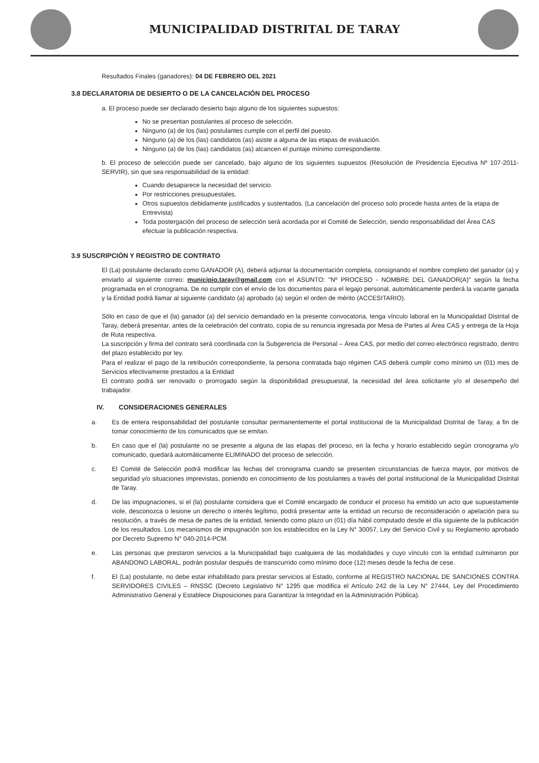MUNICIPALIDAD DISTRITAL DE TARAY
Resultados Finales (ganadores): 04 DE FEBRERO DEL 2021
3.8 DECLARATORIA DE DESIERTO O DE LA CANCELACIÓN DEL PROCESO
a. El proceso puede ser declarado desierto bajo alguno de los siguientes supuestos:
No se presentan postulantes al proceso de selección.
Ninguno (a) de los (las) postulantes cumple con el perfil del puesto.
Ninguno (a) de los (las) candidatos (as) asiste a alguna de las etapas de evaluación.
Ninguno (a) de los (las) candidatos (as) alcancen el puntaje mínimo correspondiente.
b. El proceso de selección puede ser cancelado, bajo alguno de los siguientes supuestos (Resolución de Presidencia Ejecutiva Nº 107-2011-SERVIR), sin que sea responsabilidad de la entidad:
Cuando desaparece la necesidad del servicio.
Por restricciones presupuestales.
Otros supuestos debidamente justificados y sustentados. (La cancelación del proceso solo procede hasta antes de la etapa de Entrevista)
Toda postergación del proceso de selección será acordada por el Comité de Selección, siendo responsabilidad del Área CAS efectuar la publicación respectiva.
3.9 SUSCRIPCIÓN Y REGISTRO DE CONTRATO
El (La) postulante declarado como GANADOR (A), deberá adjuntar la documentación completa, consignando el nombre completo del ganador (a) y enviarlo al siguiente correo: municipio.taray@gmail.com con el ASUNTO: "Nº PROCESO - NOMBRE DEL GANADOR(A)" según la fecha programada en el cronograma. De no cumplir con el envío de los documentos para el legajo personal, automáticamente perderá la vacante ganada y la Entidad podrá llamar al siguiente candidato (a) aprobado (a) según el orden de mérito (ACCESITARIO).
Sólo en caso de que el (la) ganador (a) del servicio demandado en la presente convocatoria, tenga vínculo laboral en la Municipalidad Distrital de Taray, deberá presentar, antes de la celebración del contrato, copia de su renuncia ingresada por Mesa de Partes al Área CAS y entrega de la Hoja de Ruta respectiva.
La suscripción y firma del contrato será coordinada con la Subgerencia de Personal – Área CAS, por medio del correo electrónico registrado, dentro del plazo establecido por ley.
Para el realizar el pago de la retribución correspondiente, la persona contratada bajo régimen CAS deberá cumplir como mínimo un (01) mes de Servicios efectivamente prestados a la Entidad
El contrato podrá ser renovado o prorrogado según la disponibilidad presupuestal, la necesidad del área solicitante y/o el desempeño del trabajador.
IV. CONSIDERACIONES GENERALES
a. Es de entera responsabilidad del postulante consultar permanentemente el portal institucional de la Municipalidad Distrital de Taray, a fin de tomar conocimiento de los comunicados que se emitan.
b. En caso que el (la) postulante no se presente a alguna de las etapas del proceso, en la fecha y horario establecido según cronograma y/o comunicado, quedará automáticamente ELIMINADO del proceso de selección.
c. El Comité de Selección podrá modificar las fechas del cronograma cuando se presenten circunstancias de fuerza mayor, por motivos de seguridad y/o situaciones imprevistas, poniendo en conocimiento de los postulantes a través del portal institucional de la Municipalidad Distrital de Taray.
d. De las impugnaciones, si el (la) postulante considera que el Comité encargado de conducir el proceso ha emitido un acto que supuestamente viole, desconozca o lesione un derecho o interés legítimo, podrá presentar ante la entidad un recurso de reconsideración o apelación para su resolución, a través de mesa de partes de la entidad, teniendo como plazo un (01) día hábil computado desde el día siguiente de la publicación de los resultados. Los mecanismos de impugnación son los establecidos en la Ley N° 30057, Ley del Servicio Civil y su Reglamento aprobado por Decreto Supremo N° 040-2014-PCM.
e. Las personas que prestaron servicios a la Municipalidad bajo cualquiera de las modalidades y cuyo vínculo con la entidad culminaron por ABANDONO LABORAL, podrán postular después de transcurrido como mínimo doce (12) meses desde la fecha de cese.
f. El (La) postulante, no debe estar inhabilitado para prestar servicios al Estado, conforme al REGISTRO NACIONAL DE SANCIONES CONTRA SERVIDORES CIVILES – RNSSC (Decreto Legislativo N° 1295 que modifica el Artículo 242 de la Ley N° 27444, Ley del Procedimiento Administrativo General y Establece Disposiciones para Garantizar la Integridad en la Administración Pública).